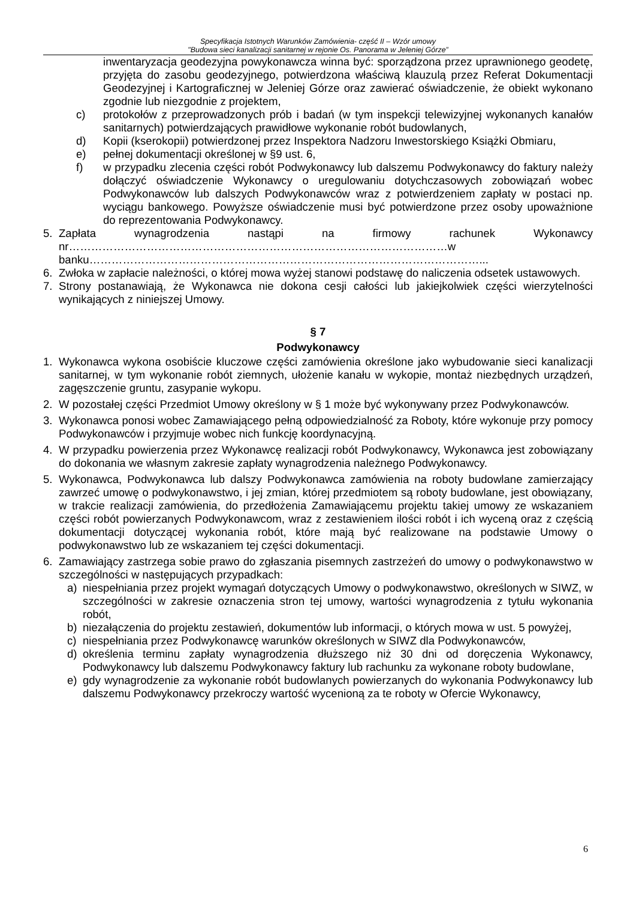Specyfikacja Istotnych Warunków Zamówienia- część II – Wzór umowy
"Budowa sieci kanalizacji sanitarnej w rejonie Os. Panorama w Jeleniej Górze”
inwentaryzacja geodezyjna powykonawcza winna być: sporządzona przez uprawnionego geodetę, przyjęta do zasobu geodezyjnego, potwierdzona właściwą klauzulą przez Referat Dokumentacji Geodezyjnej i Kartograficznej w Jeleniej Górze oraz zawierać oświadczenie, że obiekt wykonano zgodnie lub niezgodnie z projektem,
c) protokołów z przeprowadzonych prób i badań (w tym inspekcji telewizyjnej wykonanych kanałów sanitarnych) potwierdzających prawidłowe wykonanie robót budowlanych,
d) Kopii (kserokopii) potwierdzonej przez Inspektora Nadzoru Inwestorskiego Książki Obmiaru,
e) pełnej dokumentacji określonej w §9 ust. 6,
f) w przypadku zlecenia części robót Podwykonawcy lub dalszemu Podwykonawcy do faktury należy dołączyć oświadczenie Wykonawcy o uregulowaniu dotychczasowych zobowiązań wobec Podwykonawców lub dalszych Podwykonawców wraz z potwierdzeniem zapłaty w postaci np. wyciągu bankowego. Powyższe oświadczenie musi być potwierdzone przez osoby upoważnione do reprezentowania Podwykonawcy.
5. Zapłata wynagrodzenia nastąpi na firmowy rachunek Wykonawcy nr…………………………………………………………………………………………w banku……………………………………………………………………………………………...
6. Zwłoka w zapłacie należności, o której mowa wyżej stanowi podstawę do naliczenia odsetek ustawowych.
7. Strony postanawiają, że Wykonawca nie dokona cesji całości lub jakiejkolwiek części wierzytelności wynikających z niniejszej Umowy.
§ 7
Podwykonawcy
1. Wykonawca wykona osobiście kluczowe części zamówienia określone jako wybudowanie sieci kanalizacji sanitarnej, w tym wykonanie robót ziemnych, ułożenie kanału w wykopie, montaż niezbędnych urządzeń, zagęszczenie gruntu, zasypanie wykopu.
2. W pozostałej części Przedmiot Umowy określony w § 1 może być wykonywany przez Podwykonawców.
3. Wykonawca ponosi wobec Zamawiającego pełną odpowiedzialność za Roboty, które wykonuje przy pomocy Podwykonawców i przyjmuje wobec nich funkcję koordynacyjną.
4. W przypadku powierzenia przez Wykonawcę realizacji robót Podwykonawcy, Wykonawca jest zobowiązany do dokonania we własnym zakresie zapłaty wynagrodzenia należnego Podwykonawcy.
5. Wykonawca, Podwykonawca lub dalszy Podwykonawca zamówienia na roboty budowlane zamierzający zawrzeć umowę o podwykonawstwo, i jej zmian, której przedmiotem są roboty budowlane, jest obowiązany, w trakcie realizacji zamówienia, do przedłożenia Zamawiającemu projektu takiej umowy ze wskazaniem części robót powierzanych Podwykonawcom, wraz z zestawieniem ilości robót i ich wyceną oraz z częścią dokumentacji dotyczącej wykonania robót, które mają być realizowane na podstawie Umowy o podwykonawstwo lub ze wskazaniem tej części dokumentacji.
6. Zamawiający zastrzega sobie prawo do zgłaszania pisemnych zastrzeżeń do umowy o podwykonawstwo w szczególności w następujących przypadkach:
a) niespełniania przez projekt wymagań dotyczących Umowy o podwykonawstwo, określonych w SIWZ, w szczególności w zakresie oznaczenia stron tej umowy, wartości wynagrodzenia z tytułu wykonania robót,
b) niezałączenia do projektu zestawień, dokumentów lub informacji, o których mowa w ust. 5 powyżej,
c) niespełniania przez Podwykonawcę warunków określonych w SIWZ dla Podwykonawców,
d) określenia terminu zapłaty wynagrodzenia dłuższego niż 30 dni od doręczenia Wykonawcy, Podwykonawcy lub dalszemu Podwykonawcy faktury lub rachunku za wykonane roboty budowlane,
e) gdy wynagrodzenie za wykonanie robót budowlanych powierzanych do wykonania Podwykonawcy lub dalszemu Podwykonawcy przekroczy wartość wycenioną za te roboty w Ofercie Wykonawcy,
6